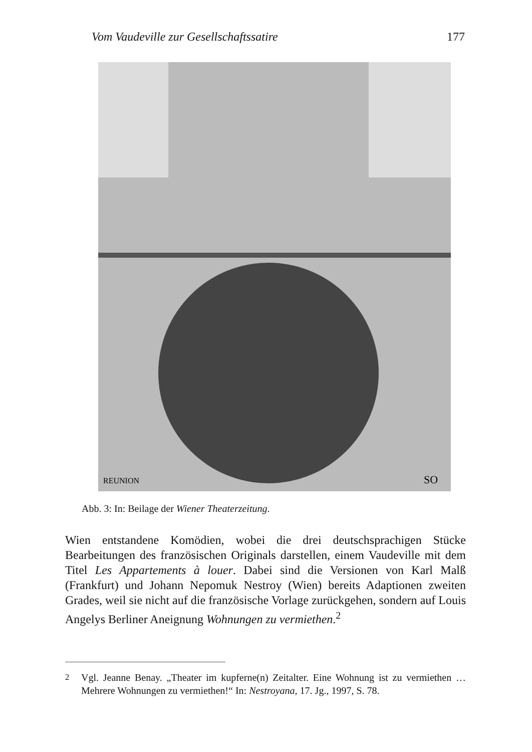Vom Vaudeville zur Gesellschaftssatire 177
REUNION
SO
Abb. 3: In: Beilage der Wiener Theaterzeitung.
Wien entstandene Komödien, wobei die drei deutschsprachigen Stücke Bearbeitungen des französischen Originals darstellen, einem Vaudeville mit dem Titel Les Appartements à louer. Dabei sind die Versionen von Karl Malß (Frankfurt) und Johann Nepomuk Nestroy (Wien) bereits Adaptionen zweiten Grades, weil sie nicht auf die französische Vorlage zurückgehen, sondern auf Louis Angelys Berliner Aneignung Wohnungen zu vermiethen.<sup>2</sup>
<sup>2</sup> Vgl. Jeanne Benay. „Theater im kupferne(n) Zeitalter. Eine Wohnung ist zu vermiethen … Mehrere Wohnungen zu vermiethen!“ In: Nestroyana, 17. Jg., 1997, S. 78.